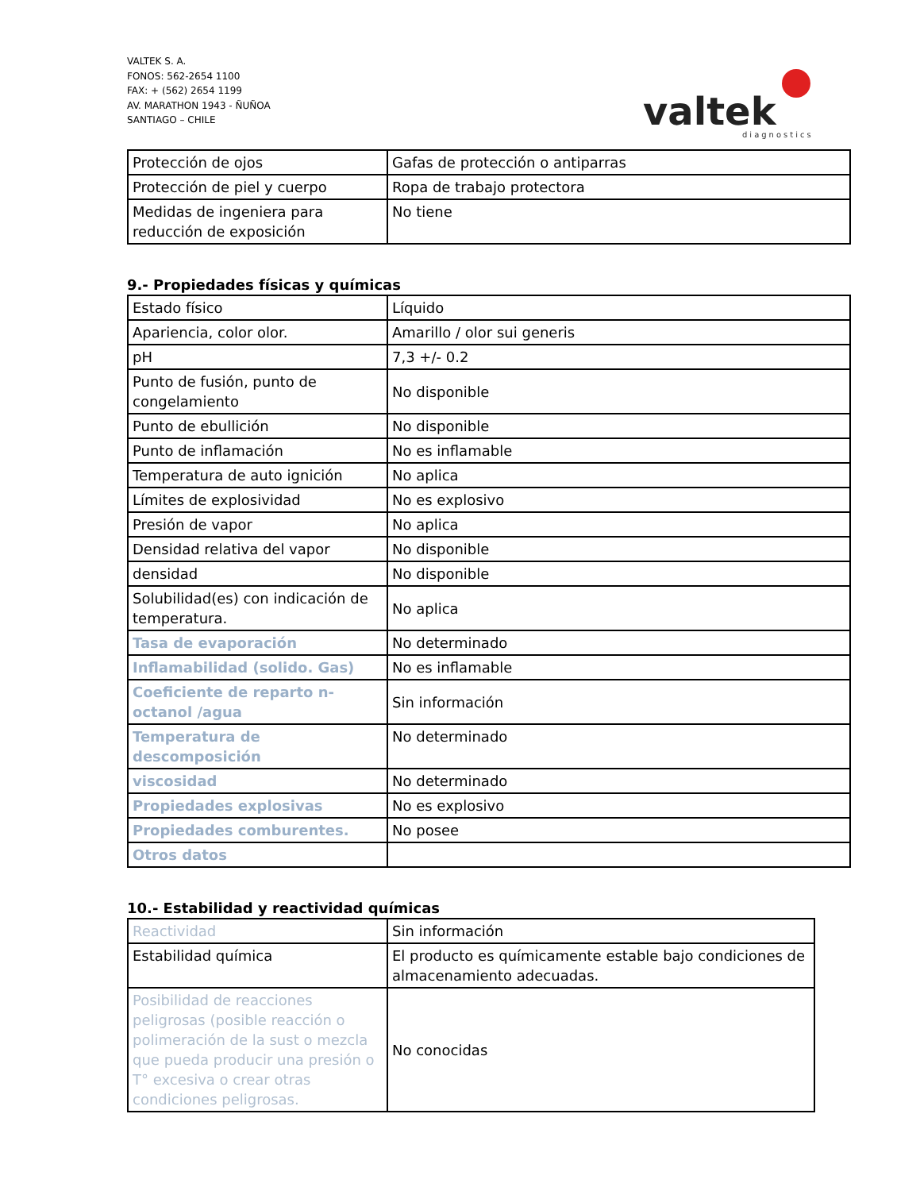VALTEK S. A.
FONOS: 562-2654 1100
FAX: + (562) 2654 1199
AV. MARATHON 1943 - ÑUÑOA
SANTIAGO – CHILE
valtek
diagnostics
| Protección de ojos | Gafas de protección o antiparras |
| Protección de piel y cuerpo | Ropa de trabajo protectora |
| Medidas de ingeniera para reducción de exposición | No tiene |
9.- Propiedades físicas y químicas
| Estado físico | Líquido |
| Apariencia, color olor. | Amarillo / olor sui generis |
| pH | 7,3 +/- 0.2 |
| Punto de fusión, punto de congelamiento | No disponible |
| Punto de ebullición | No disponible |
| Punto de inflamación | No es inflamable |
| Temperatura de auto ignición | No aplica |
| Límites de explosividad | No es explosivo |
| Presión de vapor | No aplica |
| Densidad relativa del vapor | No disponible |
| densidad | No disponible |
| Solubilidad(es) con indicación de temperatura. | No aplica |
| Tasa de evaporación | No determinado |
| Inflamabilidad (solido. Gas) | No es inflamable |
| Coeficiente de reparto n-octanol /agua | Sin información |
| Temperatura de descomposición | No determinado |
| viscosidad | No determinado |
| Propiedades explosivas | No es explosivo |
| Propiedades comburentes. | No posee |
| Otros datos | |
10.- Estabilidad y reactividad químicas
| Reactividad | Sin información |
| Estabilidad química | El producto es químicamente estable bajo condiciones de almacenamiento adecuadas. |
| Posibilidad de reacciones peligrosas (posible reacción o polimeración de la sust o mezcla que pueda producir una presión o T° excesiva o crear otras condiciones peligrosas. | No conocidas |